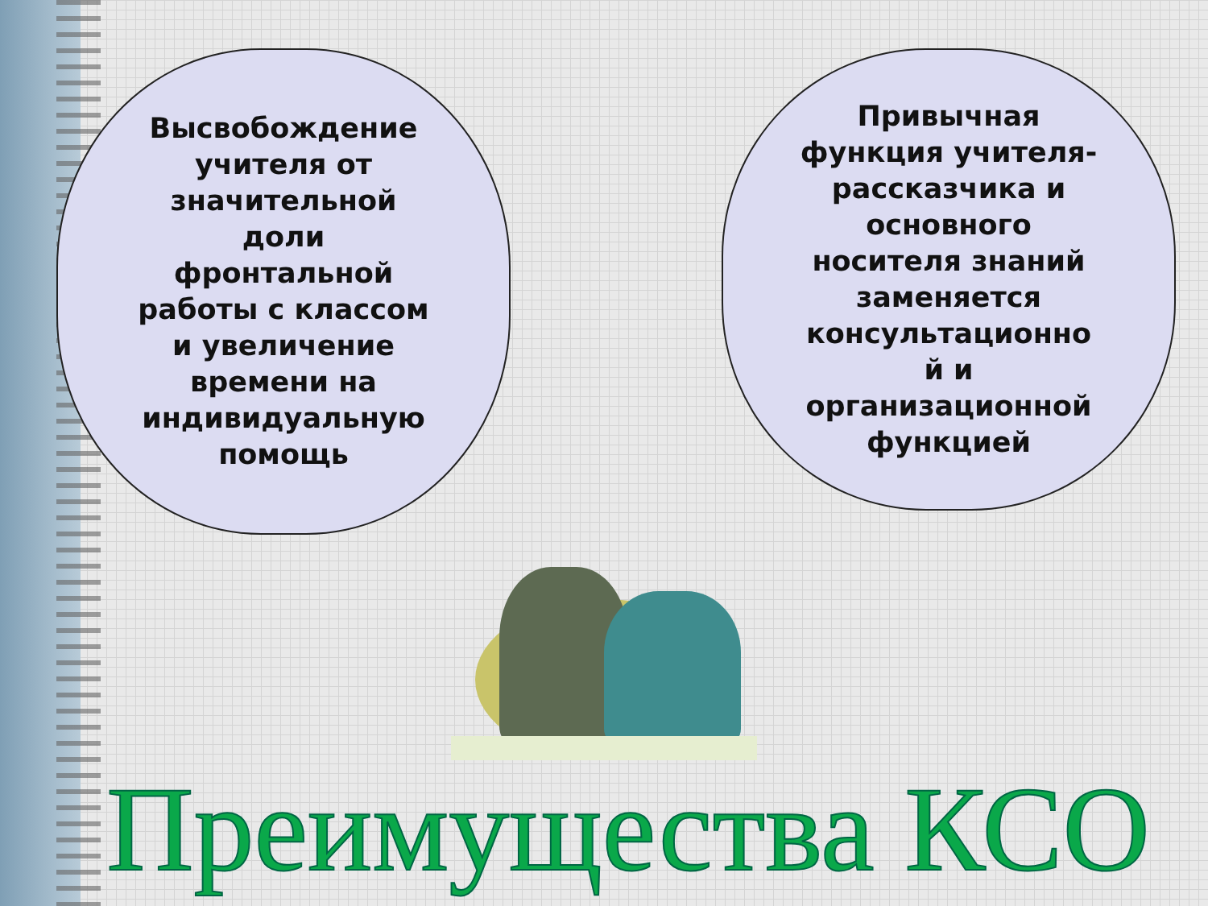Высвобождение
учителя от
значительной
доли
фронтальной
работы с классом
и увеличение
времени на
индивидуальную
помощь
Привычная
функция учителя-
рассказчика и
основного
носителя знаний
заменяется
консультационно
й и
организационной
функцией
Преимущества КСО